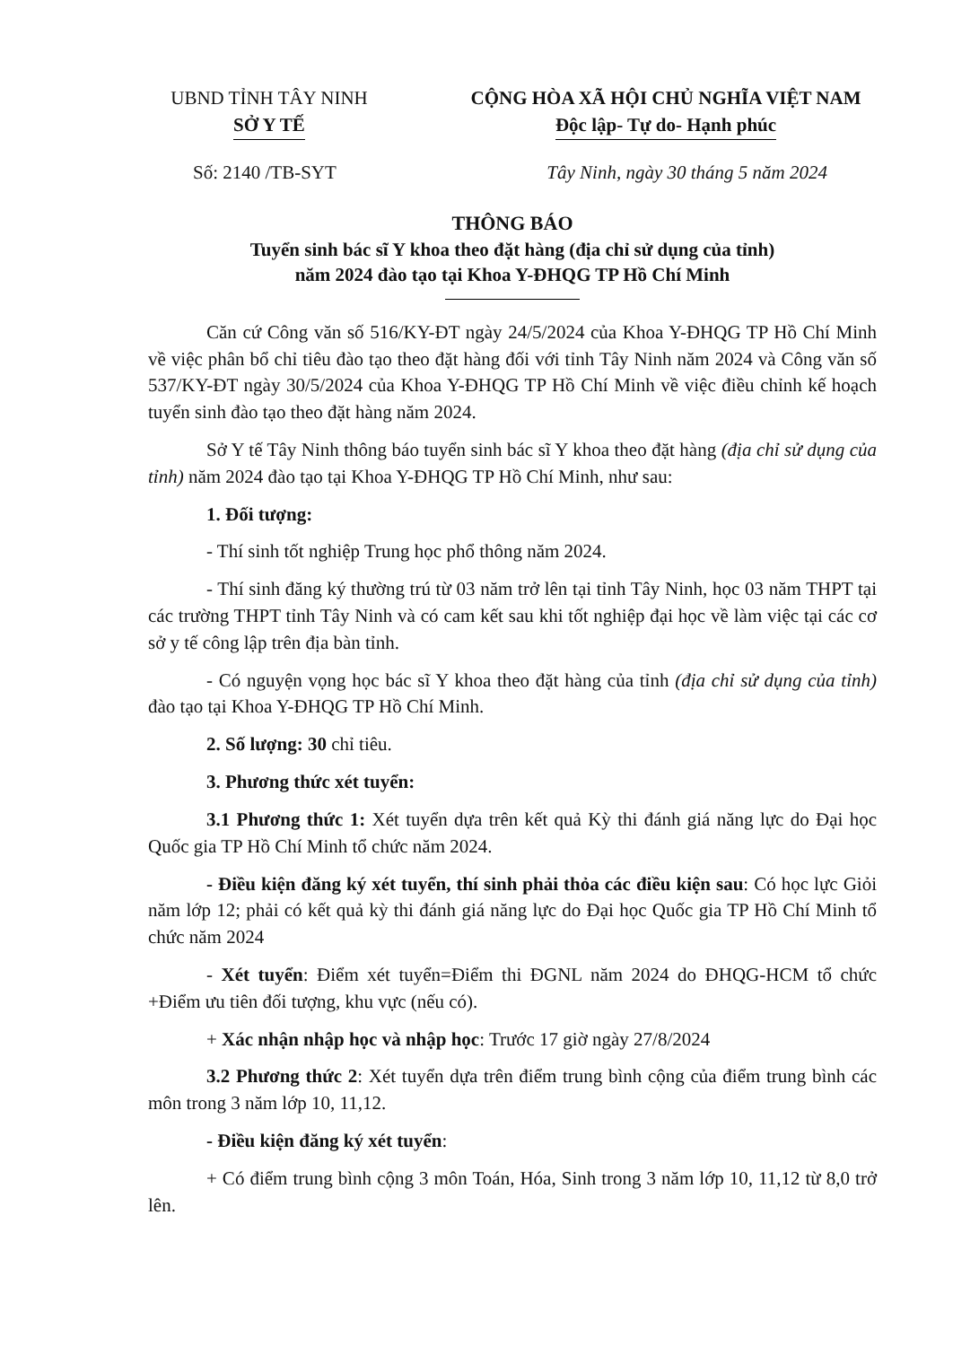UBND TỈNH TÂY NINH
SỞ Y TẾ
CỘNG HÒA XÃ HỘI CHỦ NGHĨA VIỆT NAM
Độc lập- Tự do- Hạnh phúc
Số: 2140 /TB-SYT Tây Ninh, ngày 30 tháng 5 năm 2024
THÔNG BÁO
Tuyển sinh bác sĩ Y khoa theo đặt hàng (địa chỉ sử dụng của tỉnh)
năm 2024 đào tạo tại Khoa Y-ĐHQG TP Hồ Chí Minh
Căn cứ Công văn số 516/KY-ĐT ngày 24/5/2024 của Khoa Y-ĐHQG TP Hồ Chí Minh về việc phân bổ chỉ tiêu đào tạo theo đặt hàng đối với tỉnh Tây Ninh năm 2024 và Công văn số 537/KY-ĐT ngày 30/5/2024 của Khoa Y-ĐHQG TP Hồ Chí Minh về việc điều chỉnh kế hoạch tuyển sinh đào tạo theo đặt hàng năm 2024.
Sở Y tế Tây Ninh thông báo tuyển sinh bác sĩ Y khoa theo đặt hàng (địa chỉ sử dụng của tỉnh) năm 2024 đào tạo tại Khoa Y-ĐHQG TP Hồ Chí Minh, như sau:
1. Đối tượng:
- Thí sinh tốt nghiệp Trung học phổ thông năm 2024.
- Thí sinh đăng ký thường trú từ 03 năm trở lên tại tỉnh Tây Ninh, học 03 năm THPT tại các trường THPT tỉnh Tây Ninh và có cam kết sau khi tốt nghiệp đại học về làm việc tại các cơ sở y tế công lập trên địa bàn tỉnh.
- Có nguyện vọng học bác sĩ Y khoa theo đặt hàng của tỉnh (địa chỉ sử dụng của tỉnh) đào tạo tại Khoa Y-ĐHQG TP Hồ Chí Minh.
2. Số lượng: 30 chỉ tiêu.
3. Phương thức xét tuyển:
3.1 Phương thức 1: Xét tuyển dựa trên kết quả Kỳ thi đánh giá năng lực do Đại học Quốc gia TP Hồ Chí Minh tổ chức năm 2024.
- Điều kiện đăng ký xét tuyển, thí sinh phải thỏa các điều kiện sau: Có học lực Giỏi năm lớp 12; phải có kết quả kỳ thi đánh giá năng lực do Đại học Quốc gia TP Hồ Chí Minh tổ chức năm 2024
- Xét tuyển: Điểm xét tuyển=Điểm thi ĐGNL năm 2024 do ĐHQG-HCM tổ chức +Điểm ưu tiên đối tượng, khu vực (nếu có).
+ Xác nhận nhập học và nhập học: Trước 17 giờ ngày 27/8/2024
3.2 Phương thức 2: Xét tuyển dựa trên điểm trung bình cộng của điểm trung bình các môn trong 3 năm lớp 10, 11,12.
- Điều kiện đăng ký xét tuyển:
+ Có điểm trung bình cộng 3 môn Toán, Hóa, Sinh trong 3 năm lớp 10, 11,12 từ 8,0 trở lên.